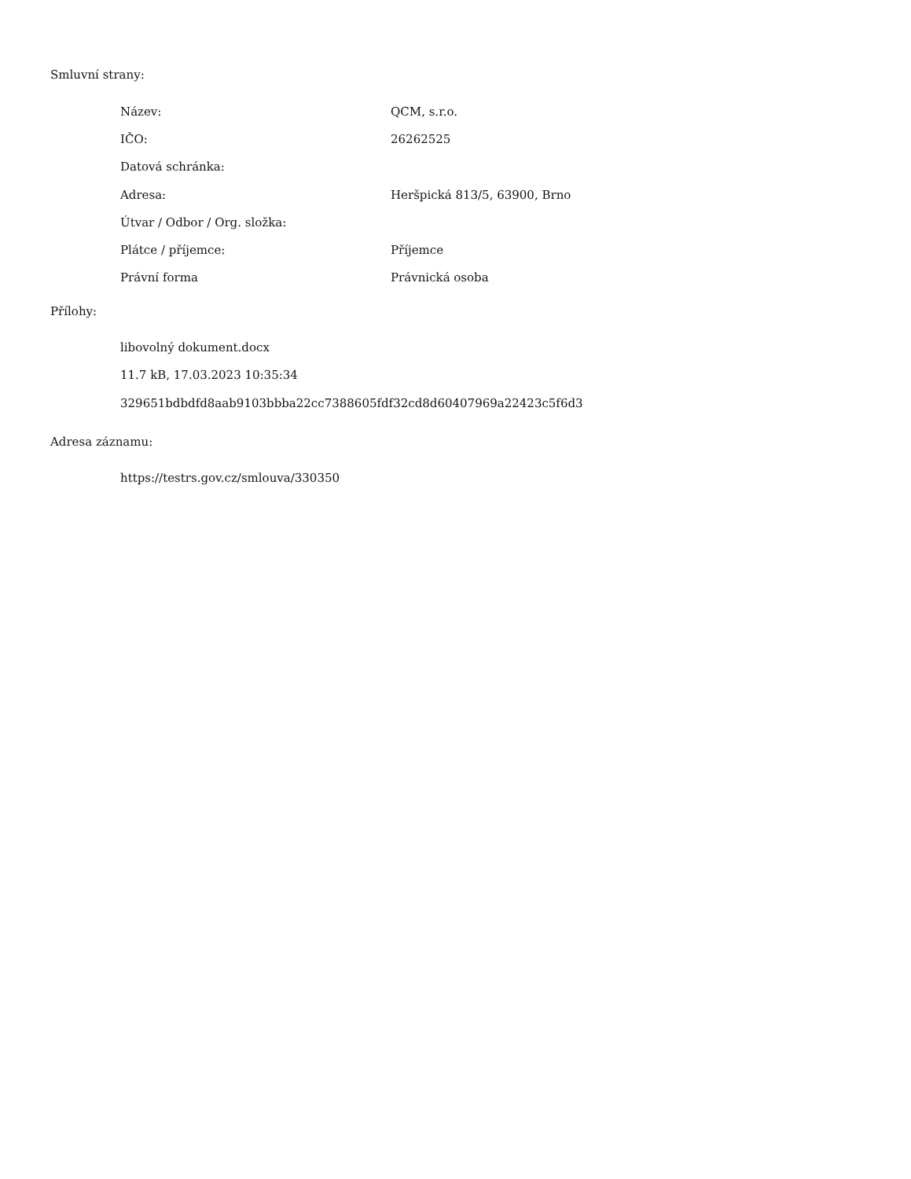Smluvní strany:
| Název: | QCM, s.r.o. |
| IČO: | 26262525 |
| Datová schránka: | |
| Adresa: | Heršpická 813/5, 63900, Brno |
| Útvar / Odbor / Org. složka: | |
| Plátce / příjemce: | Příjemce |
| Právní forma | Právnická osoba |
Přílohy:
libovolný dokument.docx
11.7 kB, 17.03.2023 10:35:34
329651bdbdfd8aab9103bbba22cc7388605fdf32cd8d60407969a22423c5f6d3
Adresa záznamu:
https://testrs.gov.cz/smlouva/330350